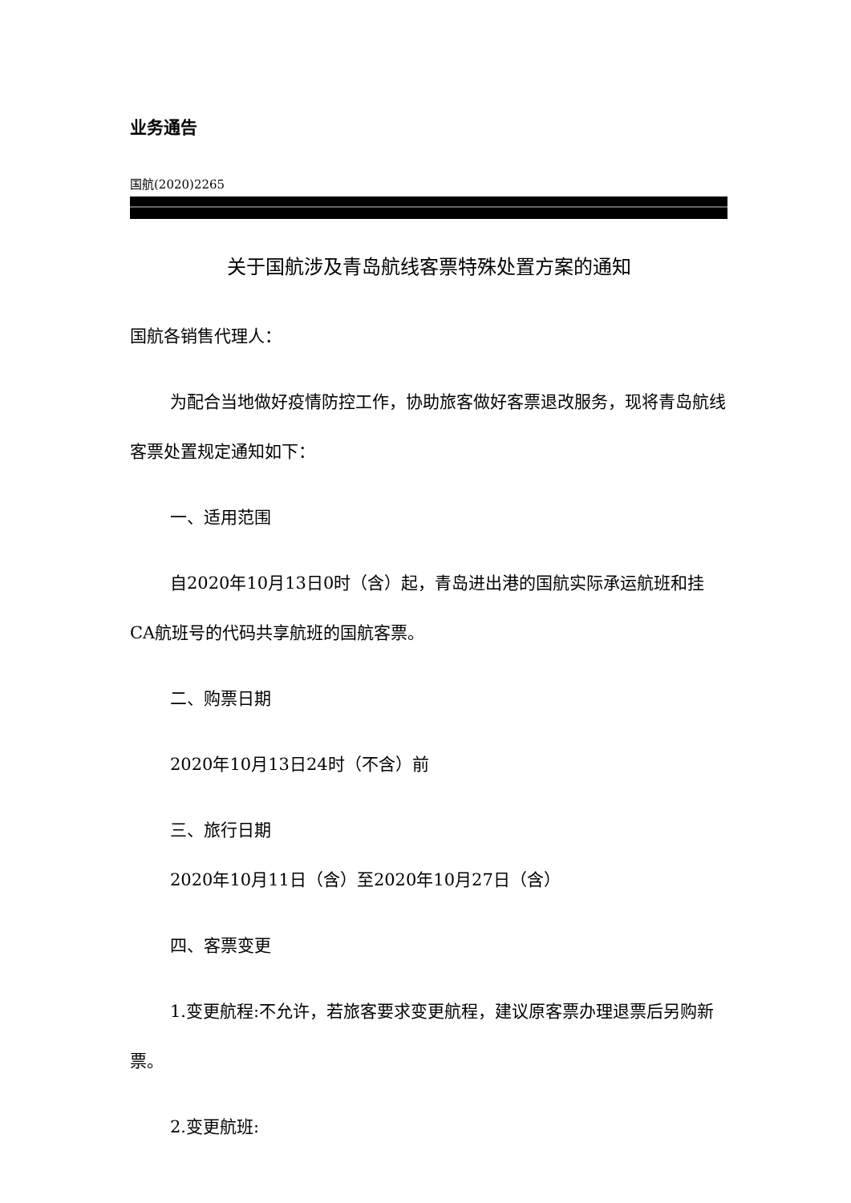业务通告
国航(2020)2265
关于国航涉及青岛航线客票特殊处置方案的通知
国航各销售代理人：
为配合当地做好疫情防控工作，协助旅客做好客票退改服务，现将青岛航线客票处置规定通知如下：
一、适用范围
自2020年10月13日0时（含）起，青岛进出港的国航实际承运航班和挂CA航班号的代码共享航班的国航客票。
二、购票日期
2020年10月13日24时（不含）前
三、旅行日期
2020年10月11日（含）至2020年10月27日（含）
四、客票变更
1.变更航程:不允许，若旅客要求变更航程，建议原客票办理退票后另购新票。
2.变更航班: